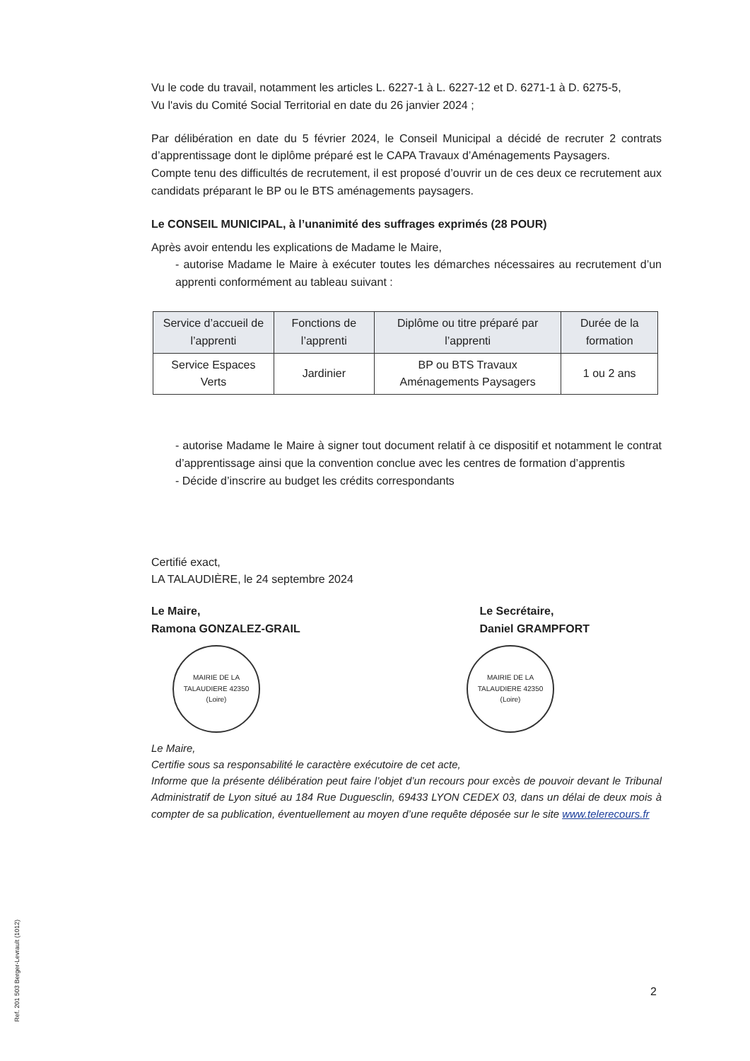Vu le code du travail, notamment les articles L. 6227-1 à L. 6227-12 et D. 6271-1 à D. 6275-5,
Vu l'avis du Comité Social Territorial en date du 26 janvier 2024 ;
Par délibération en date du 5 février 2024, le Conseil Municipal a décidé de recruter 2 contrats d’apprentissage dont le diplôme préparé est le CAPA Travaux d’Aménagements Paysagers.
Compte tenu des difficultés de recrutement, il est proposé d’ouvrir un de ces deux ce recrutement aux candidats préparant le BP ou le BTS aménagements paysagers.
Le CONSEIL MUNICIPAL, à l’unanimité des suffrages exprimés (28 POUR)
Après avoir entendu les explications de Madame le Maire,
- autorise Madame le Maire à exécuter toutes les démarches nécessaires au recrutement d’un apprenti conformément au tableau suivant :
| Service d’accueil de l’apprenti | Fonctions de l’apprenti | Diplôme ou titre préparé par l’apprenti | Durée de la formation |
| --- | --- | --- | --- |
| Service Espaces Verts | Jardinier | BP ou BTS Travaux Aménagements Paysagers | 1 ou 2 ans |
- autorise Madame le Maire à signer tout document relatif à ce dispositif et notamment le contrat d’apprentissage ainsi que la convention conclue avec les centres de formation d’apprentis
- Décide d’inscrire au budget les crédits correspondants
Certifié exact,
LA TALAUDIÈRE, le 24 septembre 2024
Le Maire,
Ramona GONZALEZ-GRAIL
Le Secrétaire,
Daniel GRAMPFORT
MAIRIE DE LA TALAUDIERE 42350 (Loire)
MAIRIE DE LA TALAUDIERE 42350 (Loire)
Le Maire,
Certifie sous sa responsabilité le caractère exécutoire de cet acte,
Informe que la présente délibération peut faire l’objet d’un recours pour excès de pouvoir devant le Tribunal Administratif de Lyon situé au 184 Rue Duguesclin, 69433 LYON CEDEX 03, dans un délai de deux mois à compter de sa publication, éventuellement au moyen d’une requête déposée sur le site www.telerecours.fr
2
Ref. 201 503 Berger-Levrault (1012)